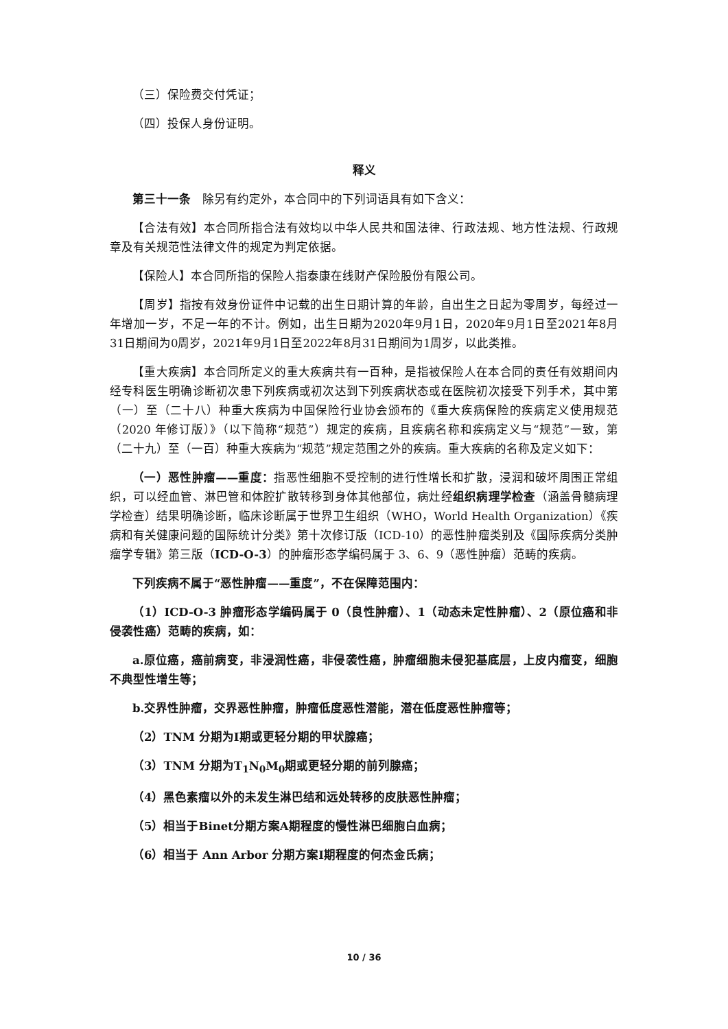（三）保险费交付凭证；
（四）投保人身份证明。
释义
第三十一条　除另有约定外，本合同中的下列词语具有如下含义：
【合法有效】本合同所指合法有效均以中华人民共和国法律、行政法规、地方性法规、行政规章及有关规范性法律文件的规定为判定依据。
【保险人】本合同所指的保险人指泰康在线财产保险股份有限公司。
【周岁】指按有效身份证件中记载的出生日期计算的年龄，自出生之日起为零周岁，每经过一年增加一岁，不足一年的不计。例如，出生日期为2020年9月1日，2020年9月1日至2021年8月31日期间为0周岁，2021年9月1日至2022年8月31日期间为1周岁，以此类推。
【重大疾病】本合同所定义的重大疾病共有一百种，是指被保险人在本合同的责任有效期间内经专科医生明确诊断初次患下列疾病或初次达到下列疾病状态或在医院初次接受下列手术，其中第（一）至（二十八）种重大疾病为中国保险行业协会颁布的《重大疾病保险的疾病定义使用规范（2020 年修订版）》（以下简称“规范”）规定的疾病，且疾病名称和疾病定义与“规范”一致，第（二十九）至（一百）种重大疾病为“规范”规定范围之外的疾病。重大疾病的名称及定义如下：
（一）恶性肿瘤——重度：指恶性细胞不受控制的进行性增长和扩散，浸润和破坏周围正常组织，可以经血管、淋巴管和体腔扩散转移到身体其他部位，病灶经组织病理学检查（涵盖骨髓病理学检查）结果明确诊断，临床诊断属于世界卫生组织（WHO，World Health Organization）《疾病和有关健康问题的国际统计分类》第十次修订版（ICD-10）的恶性肿瘤类别及《国际疾病分类肿瘤学专辑》第三版（ICD-O-3）的肿瘤形态学编码属于 3、6、9（恶性肿瘤）范畴的疾病。
下列疾病不属于“恶性肿瘤——重度”，不在保障范围内：
（1）ICD-O-3 肿瘤形态学编码属于 0（良性肿瘤）、1（动态未定性肿瘤）、2（原位癌和非侵袭性癌）范畴的疾病，如：
a.原位癌，癌前病变，非浸润性癌，非侵袭性癌，肿瘤细胞未侵犯基底层，上皮内瘤变，细胞不典型性增生等；
b.交界性肿瘤，交界恶性肿瘤，肿瘤低度恶性潜能，潜在低度恶性肿瘤等；
（2）TNM 分期为Ⅰ期或更轻分期的甲状腺癌；
（3）TNM 分期为T<sub>1</sub>N<sub>0</sub>M<sub>0</sub>期或更轻分期的前列腺癌；
（4）黑色素瘤以外的未发生淋巴结和远处转移的皮肤恶性肿瘤；
（5）相当于Binet分期方案A期程度的慢性淋巴细胞白血病；
（6）相当于 Ann Arbor 分期方案Ⅰ期程度的何杰金氏病；
10 / 36